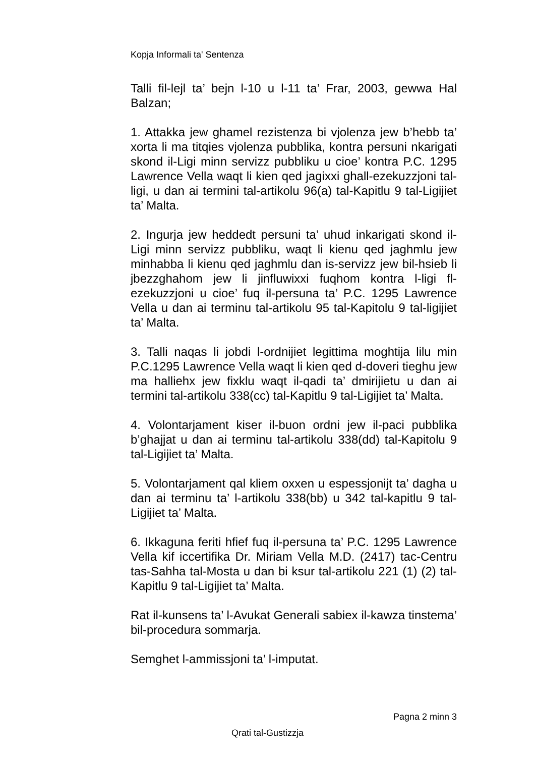Kopja Informali ta' Sentenza
Talli fil-lejl ta’ bejn l-10 u l-11 ta’ Frar, 2003, gewwa Hal Balzan;
1. Attakka jew ghamel rezistenza bi vjolenza jew b’hebb ta’ xorta li ma titqies vjolenza pubblika, kontra persuni nkarigati skond il-Ligi minn servizz pubbliku u cioe’ kontra P.C. 1295 Lawrence Vella waqt li kien qed jagixxi ghall-ezekuzzjoni tal-ligi, u dan ai termini tal-artikolu 96(a) tal-Kapitlu 9 tal-Ligijiet ta’ Malta.
2. Ingurja jew heddedt persuni ta’ uhud inkarigati skond il-Ligi minn servizz pubbliku, waqt li kienu qed jaghmlu jew minhabba li kienu qed jaghmlu dan is-servizz jew bil-hsieb li jbezzghahom jew li jinfluwixxi fuqhom kontra l-ligi fl-ezekuzzjoni u cioe’ fuq il-persuna ta’ P.C. 1295 Lawrence Vella u dan ai terminu tal-artikolu 95 tal-Kapitolu 9 tal-ligijiet ta’ Malta.
3. Talli naqas li jobdi l-ordnijiet legittima moghtija lilu min P.C.1295 Lawrence Vella waqt li kien qed d-doveri tieghu jew ma halliehx jew fixklu waqt il-qadi ta’ dmirijietu u dan ai termini tal-artikolu 338(cc) tal-Kapitlu 9 tal-Ligijiet ta’ Malta.
4. Volontarjament kiser il-buon ordni jew il-paci pubblika b’ghajjat u dan ai terminu tal-artikolu 338(dd) tal-Kapitolu 9 tal-Ligijiet ta’ Malta.
5. Volontarjament qal kliem oxxen u espessjonijt ta’ dagha u dan ai terminu ta’ l-artikolu 338(bb) u 342 tal-kapitlu 9 tal-Ligijiet ta’ Malta.
6. Ikkaguna feriti hfief fuq il-persuna ta’ P.C. 1295 Lawrence Vella kif iccertifika Dr. Miriam Vella M.D. (2417) tac-Centru tas-Sahha tal-Mosta u dan bi ksur tal-artikolu 221 (1) (2) tal-Kapitlu 9 tal-Ligijiet ta’ Malta.
Rat il-kunsens ta’ l-Avukat Generali sabiex il-kawza tinstema’ bil-procedura sommarja.
Semghet l-ammissjoni ta’ l-imputat.
Pagna 2 minn 3
Qrati tal-Gustizzja